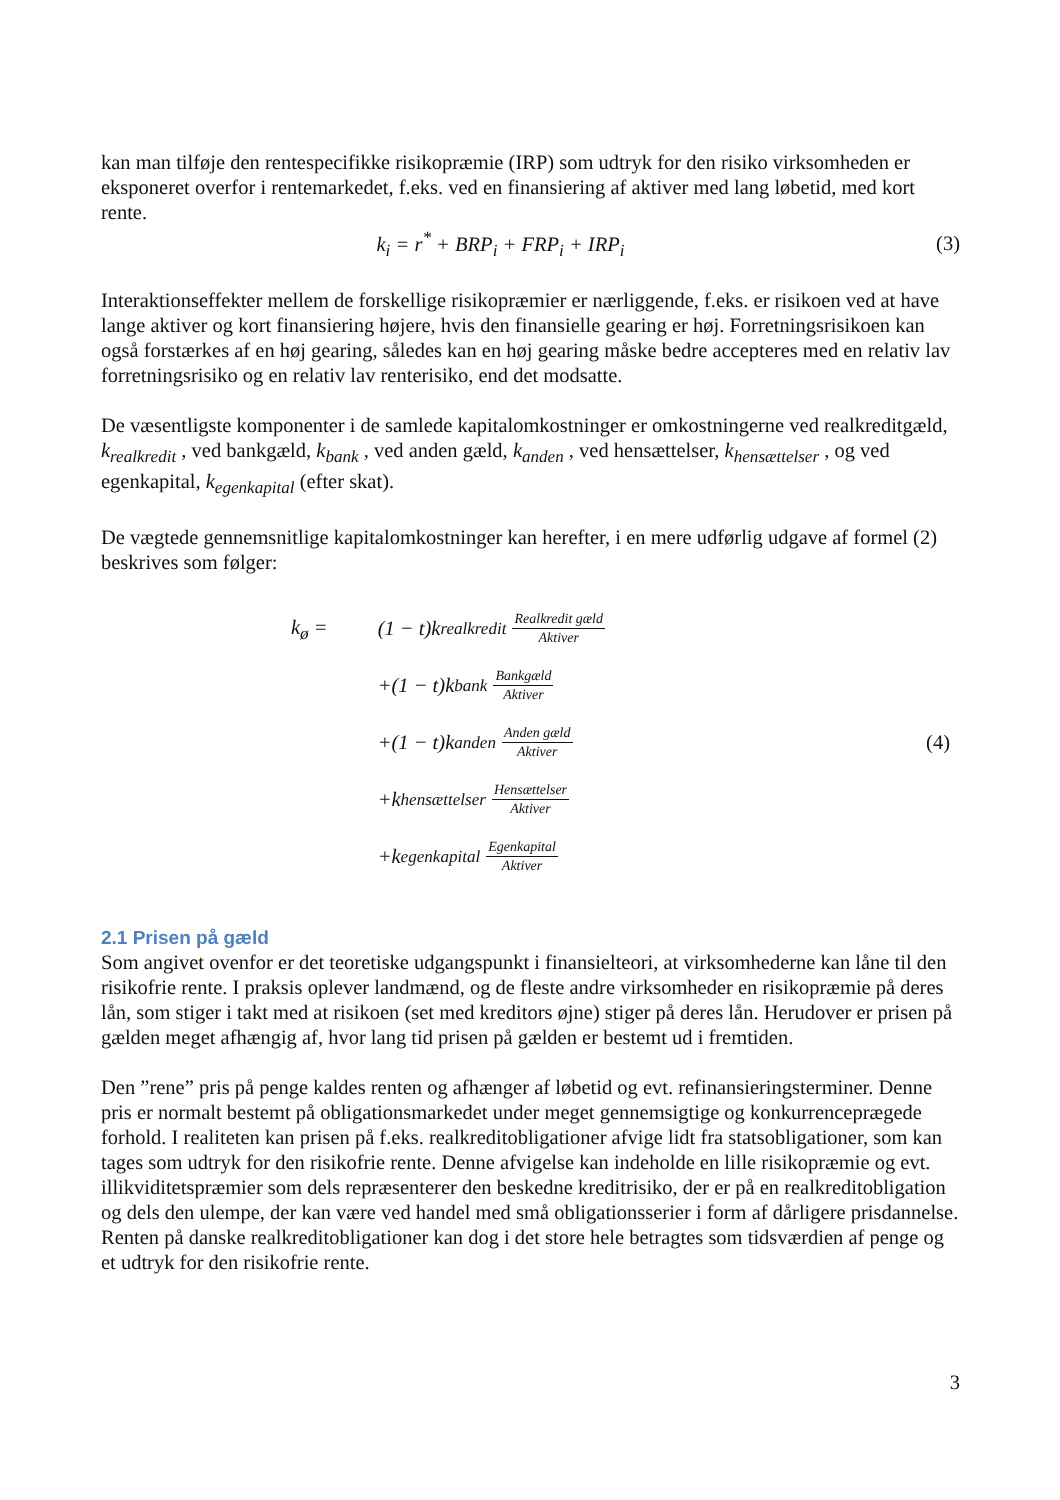kan man tilføje den rentespecifikke risikopræmie (IRP) som udtryk for den risiko virksomheden er eksponeret overfor i rentemarkedet, f.eks. ved en finansiering af aktiver med lang løbetid, med kort rente.
k<sub>i</sub> = r<sup>*</sup> + BRP<sub>i</sub> + FRP<sub>i</sub> + IRP<sub>i</sub> (3)
Interaktionseffekter mellem de forskellige risikopræmier er nærliggende, f.eks. er risikoen ved at have lange aktiver og kort finansiering højere, hvis den finansielle gearing er høj. Forretningsrisikoen kan også forstærkes af en høj gearing, således kan en høj gearing måske bedre accepteres med en relativ lav forretningsrisiko og en relativ lav renterisiko, end det modsatte.
De væsentligste komponenter i de samlede kapitalomkostninger er omkostningerne ved realkreditgæld, k<sub>realkredit</sub> , ved bankgæld, k<sub>bank</sub> , ved anden gæld, k<sub>anden</sub> , ved hensættelser, k<sub>hensættelser</sub> , og ved egenkapital, k<sub>egenkapital</sub> (efter skat).
De vægtede gennemsnitlige kapitalomkostninger kan herefter, i en mere udførlig udgave af formel (2) beskrives som følger:
k<sub>ø</sub> =
(1 − t)k<sub>realkredit</sub> Realkredit gæld Aktiver
+(1 − t)k<sub>bank</sub> Bankgæld Aktiver
+(1 − t)k<sub>anden</sub> Anden gæld Aktiver
+k<sub>hensættelser</sub> Hensættelser Aktiver
+k<sub>egenkapital</sub> Egenkapital Aktiver
(4)
2.1 Prisen på gæld
Som angivet ovenfor er det teoretiske udgangspunkt i finansielteori, at virksomhederne kan låne til den risikofrie rente. I praksis oplever landmænd, og de fleste andre virksomheder en risikopræmie på deres lån, som stiger i takt med at risikoen (set med kreditors øjne) stiger på deres lån. Herudover er prisen på gælden meget afhængig af, hvor lang tid prisen på gælden er bestemt ud i fremtiden.
Den ”rene” pris på penge kaldes renten og afhænger af løbetid og evt. refinansieringsterminer. Denne pris er normalt bestemt på obligationsmarkedet under meget gennemsigtige og konkurrenceprægede forhold. I realiteten kan prisen på f.eks. realkreditobligationer afvige lidt fra statsobligationer, som kan tages som udtryk for den risikofrie rente. Denne afvigelse kan indeholde en lille risikopræmie og evt. illikviditetspræmier som dels repræsenterer den beskedne kreditrisiko, der er på en realkreditobligation og dels den ulempe, der kan være ved handel med små obligationsserier i form af dårligere prisdannelse. Renten på danske realkreditobligationer kan dog i det store hele betragtes som tidsværdien af penge og et udtryk for den risikofrie rente.
3